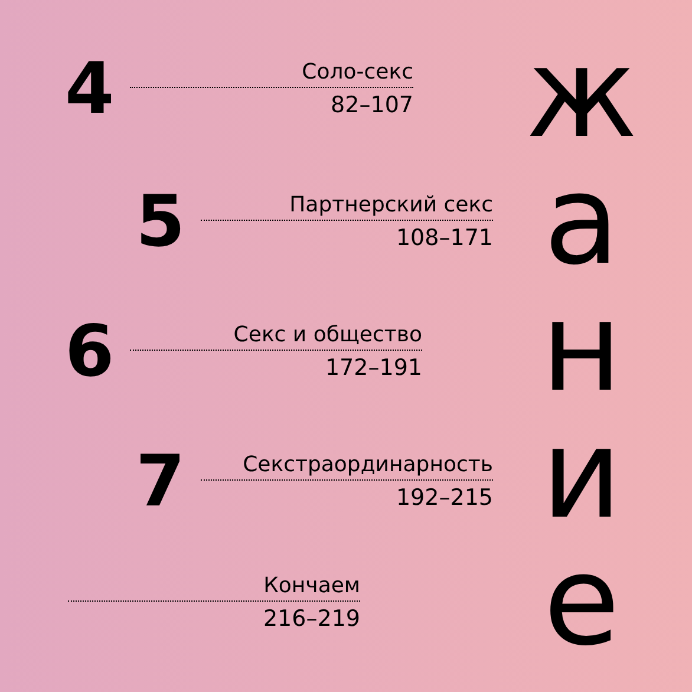4
Соло-секс
82–107
5
Партнерский секс
108–171
6
Секс и общество
172–191
7
Секстраординарность
192–215
Кончаем
216–219
жание